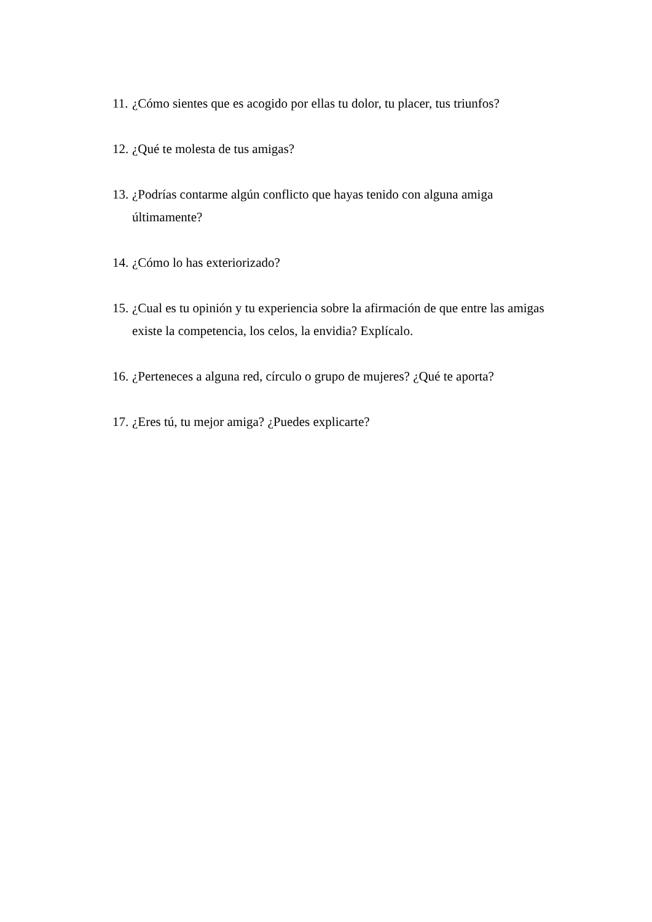11. ¿Cómo sientes que es acogido por ellas tu dolor, tu placer, tus triunfos?
12. ¿Qué te molesta de tus amigas?
13. ¿Podrías contarme algún conflicto que hayas tenido con alguna amiga últimamente?
14. ¿Cómo lo has exteriorizado?
15. ¿Cual es tu opinión y tu experiencia sobre la afirmación de que entre las amigas existe la competencia, los celos, la envidia? Explícalo.
16. ¿Perteneces a alguna red, círculo o grupo de mujeres? ¿Qué te aporta?
17. ¿Eres tú, tu mejor amiga? ¿Puedes explicarte?